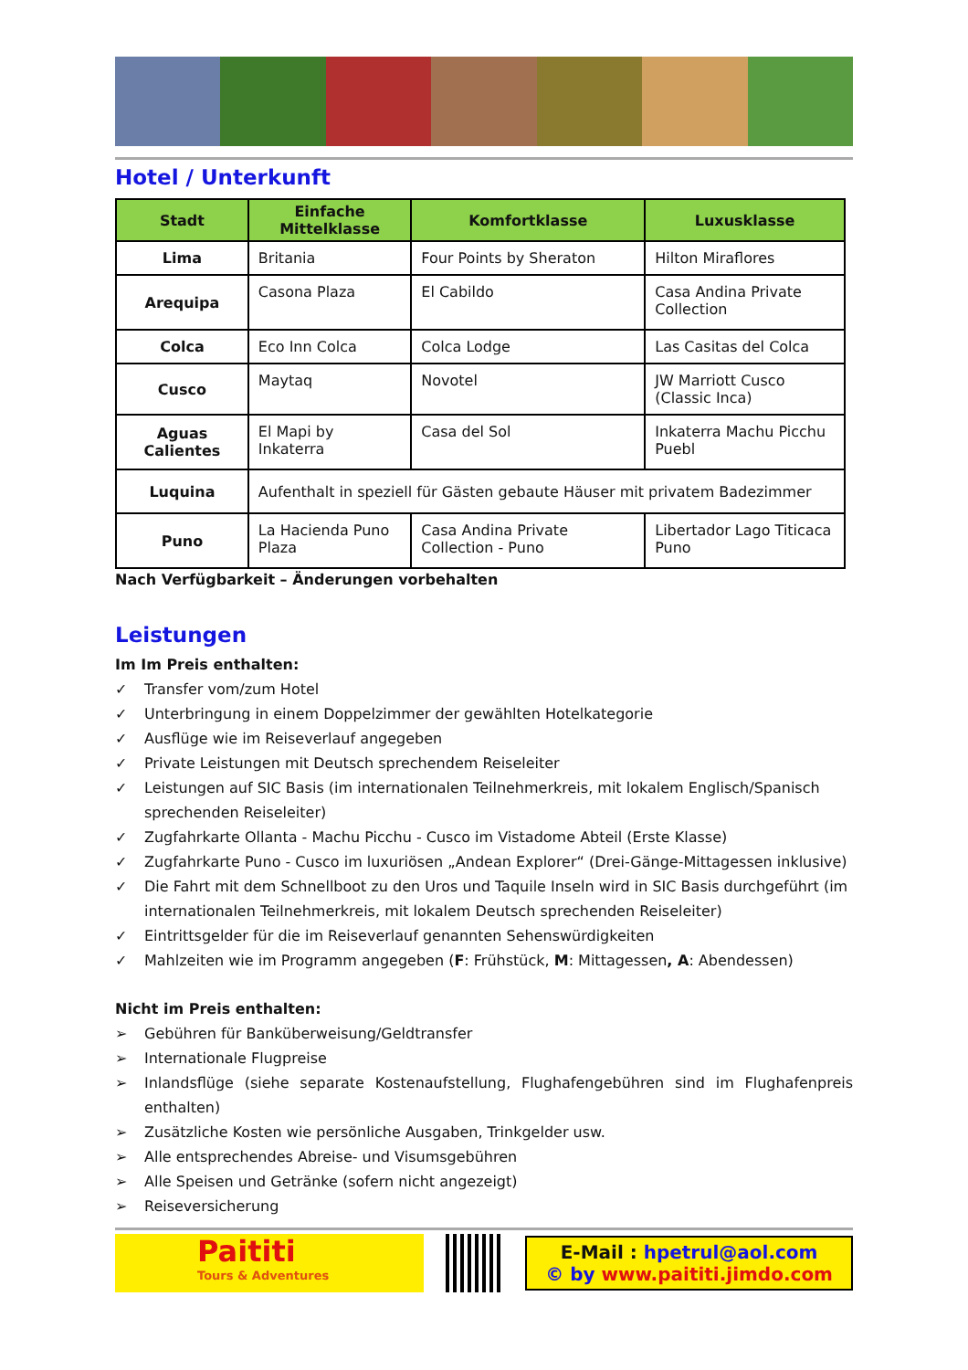Hotel / Unterkunft
| Stadt | Einfache Mittelklasse | Komfortklasse | Luxusklasse |
| --- | --- | --- | --- |
| Lima | Britania | Four Points by Sheraton | Hilton Miraflores |
| Arequipa | Casona Plaza | El Cabildo | Casa Andina Private Collection |
| Colca | Eco Inn Colca | Colca Lodge | Las Casitas del Colca |
| Cusco | Maytaq | Novotel | JW Marriott Cusco (Classic Inca) |
| Aguas Calientes | El Mapi by Inkaterra | Casa del Sol | Inkaterra Machu Picchu Puebl |
| Luquina | Aufenthalt in speziell für Gästen gebaute Häuser mit privatem Badezimmer | | |
| Puno | La Hacienda Puno Plaza | Casa Andina Private Collection - Puno | Libertador Lago Titicaca Puno |
Nach Verfügbarkeit – Änderungen vorbehalten
Leistungen
Im Im Preis enthalten:
✓ Transfer vom/zum Hotel
✓ Unterbringung in einem Doppelzimmer der gewählten Hotelkategorie
✓ Ausflüge wie im Reiseverlauf angegeben
✓ Private Leistungen mit Deutsch sprechendem Reiseleiter
✓ Leistungen auf SIC Basis (im internationalen Teilnehmerkreis, mit lokalem Englisch/Spanisch sprechenden Reiseleiter)
✓ Zugfahrkarte Ollanta - Machu Picchu - Cusco im Vistadome Abteil (Erste Klasse)
✓ Zugfahrkarte Puno - Cusco im luxuriösen „Andean Explorer“ (Drei-Gänge-Mittagessen inklusive)
✓ Die Fahrt mit dem Schnellboot zu den Uros und Taquile Inseln wird in SIC Basis durchgeführt (im internationalen Teilnehmerkreis, mit lokalem Deutsch sprechenden Reiseleiter)
✓ Eintrittsgelder für die im Reiseverlauf genannten Sehenswürdigkeiten
✓ Mahlzeiten wie im Programm angegeben (F: Frühstück, M: Mittagessen, A: Abendessen)
Nicht im Preis enthalten:
➢ Gebühren für Banküberweisung/Geldtransfer
➢ Internationale Flugpreise
➢ Inlandsflüge (siehe separate Kostenaufstellung, Flughafengebühren sind im Flughafenpreis enthalten)
➢ Zusätzliche Kosten wie persönliche Ausgaben, Trinkgelder usw.
➢ Alle entsprechendes Abreise- und Visumsgebühren
➢ Alle Speisen und Getränke (sofern nicht angezeigt)
➢ Reiseversicherung
Paititi
Tours & Adventures
E-Mail : hpetrul@aol.com
© by www.paititi.jimdo.com